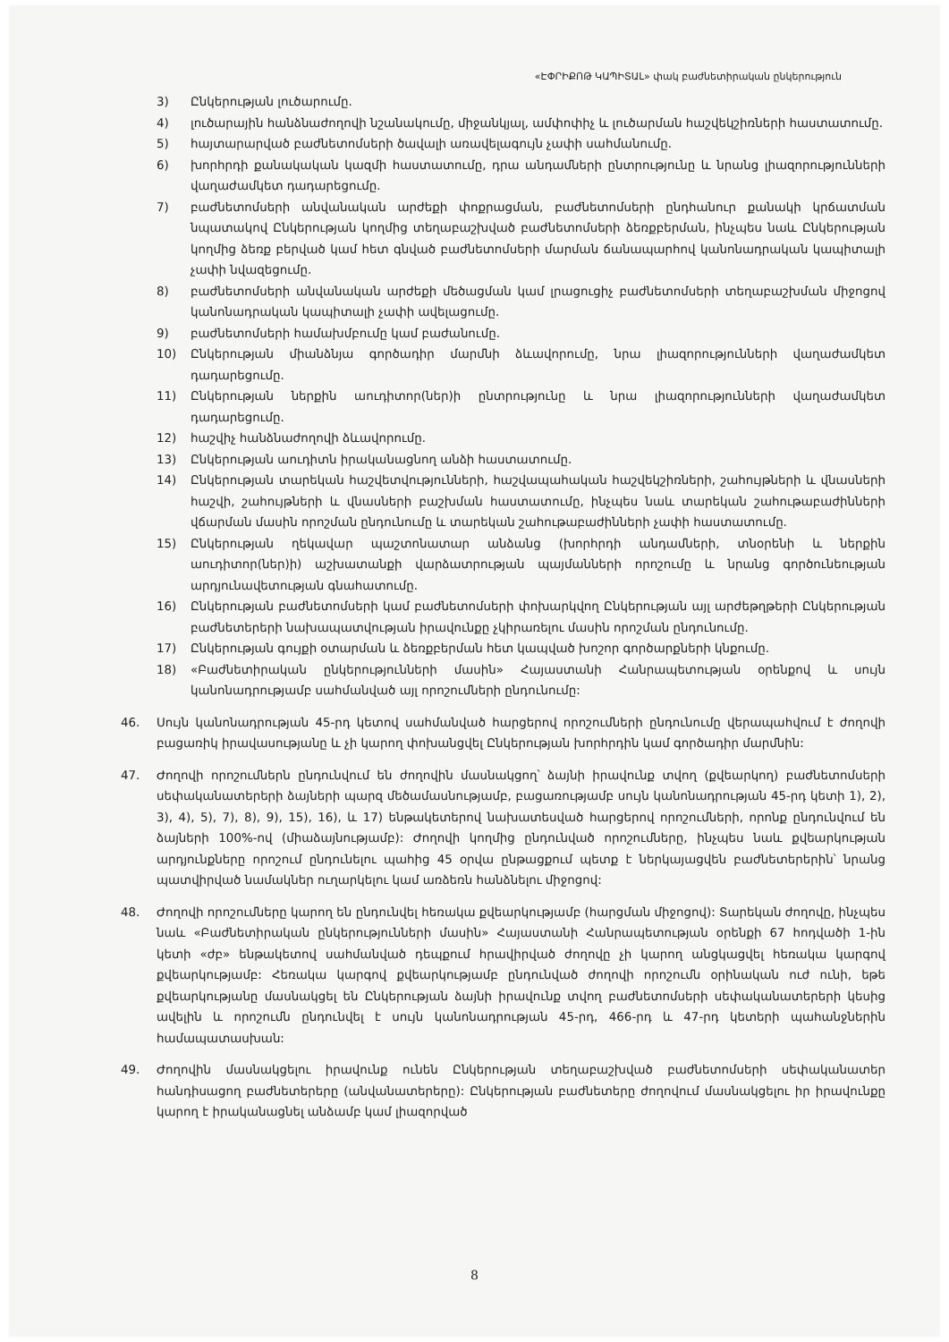«ԷՓՐԻՔՈԹ ԿԱՊԻՏԱԼ» փակ բաժնետիրական ընկերություն
3) Ընկերության լուծարումը.
4) լուծարային հանձնաժողովի նշանակումը, միջանկյալ, ամփոփիչ և լուծարման հաշվեկշիռների հաստատումը.
5) հայտարարված բաժնետոմսերի ծավալի առավելագույն չափի սահմանումը.
6) խորհրդի քանակական կազմի հաստատումը, դրա անդամների ընտրությունը և նրանց լիազորությունների վաղաժամկետ դադարեցումը.
7) բաժնետոմսերի անվանական արժեքի փոքրացման, բաժնետոմսերի ընդհանուր քանակի կրճատման նպատակով Ընկերության կողմից տեղաբաշխված բաժնետոմսերի ձեռքբերման, ինչպես նաև Ընկերության կողմից ձեռք բերված կամ հետ գնված բաժնետոմսերի մարման ճանապարհով կանոնադրական կապիտալի չափի նվազեցումը.
8) բաժնետոմսերի անվանական արժեքի մեծացման կամ լրացուցիչ բաժնետոմսերի տեղաբաշխման միջոցով կանոնադրական կապիտալի չափի ավելացումը.
9) բաժնետոմսերի համախմբումը կամ բաժանումը.
10) Ընկերության միանձնյա գործադիր մարմնի ձևավորումը, նրա լիազորությունների վաղաժամկետ դադարեցումը.
11) Ընկերության ներքին աուդիտոր(ներ)ի ընտրությունը և նրա լիազորությունների վաղաժամկետ դադարեցումը.
12) հաշվիչ հանձնաժողովի ձևավորումը.
13) Ընկերության աուդիտն իրականացնող անձի հաստատումը.
14) Ընկերության տարեկան հաշվետվությունների, հաշվապահական հաշվեկշիռների, շահույթների և վնասների հաշվի, շահույթների և վնասների բաշխման հաստատումը, ինչպես նաև տարեկան շահութաբաժինների վճարման մասին որոշման ընդունումը և տարեկան շահութաբաժինների չափի հաստատումը.
15) Ընկերության ղեկավար պաշտոնատար անձանց (խորհրդի անդամների, տնօրենի և ներքին աուդիտոր(ներ)ի) աշխատանքի վարձատրության պայմանների որոշումը և նրանց գործունեության արդյունավետության գնահատումը.
16) Ընկերության բաժնետոմսերի կամ բաժնետոմսերի փոխարկվող Ընկերության այլ արժեթղթերի Ընկերության բաժնետերերի նախապատվության իրավունքը չկիրառելու մասին որոշման ընդունումը.
17) Ընկերության գույքի օտարման և ձեռքբերման հետ կապված խոշոր գործարքների կնքումը.
18) «Բաժնետիրական ընկերությունների մասին» Հայաստանի Հանրապետության օրենքով և սույն կանոնադրությամբ սահմանված այլ որոշումների ընդունումը:
46. Սույն կանոնադրության 45-րդ կետով սահմանված հարցերով որոշումների ընդունումը վերապահվում է ժողովի բացառիկ իրավասությանը և չի կարող փոխանցվել Ընկերության խորհրդին կամ գործադիր մարմնին:
47. Ժողովի որոշումներն ընդունվում են ժողովին մասնակցող՝ ձայնի իրավունք տվող (քվեարկող) բաժնետոմսերի սեփականատերերի ձայների պարզ մեծամասնությամբ, բացառությամբ սույն կանոնադրության 45-րդ կետի 1), 2), 3), 4), 5), 7), 8), 9), 15), 16), և 17) ենթակետերով նախատեսված հարցերով որոշումների, որոնք ընդունվում են ձայների 100%-ով (միաձայնությամբ): Ժողովի կողմից ընդունված որոշումները, ինչպես նաև քվեարկության արդյունքները որոշում ընդունելու պահից 45 օրվա ընթացքում պետք է ներկայացվեն բաժնետերերին՝ նրանց պատվիրված նամակներ ուղարկելու կամ առձեռն հանձնելու միջոցով:
48. Ժողովի որոշումները կարող են ընդունվել հեռակա քվեարկությամբ (հարցման միջոցով): Տարեկան ժողովը, ինչպես նաև «Բաժնետիրական ընկերությունների մասին» Հայաստանի Հանրապետության օրենքի 67 հոդվածի 1-ին կետի «ժբ» ենթակետով սահմանված դեպքում հրավիրված ժողովը չի կարող անցկացվել հեռակա կարգով քվեարկությամբ: Հեռակա կարգով քվեարկությամբ ընդունված ժողովի որոշումն օրինական ուժ ունի, եթե քվեարկությանը մասնակցել են Ընկերության ձայնի իրավունք տվող բաժնետոմսերի սեփականատերերի կեսից ավելին և որոշումն ընդունվել է սույն կանոնադրության 45-րդ, 466-րդ և 47-րդ կետերի պահանջներին համապատասխան:
49. Ժողովին մասնակցելու իրավունք ունեն Ընկերության տեղաբաշխված բաժնետոմսերի սեփականատեր հանդիսացող բաժնետերերը (անվանատերերը): Ընկերության բաժնետերը ժողովում մասնակցելու իր իրավունքը կարող է իրականացնել անձամբ կամ լիազորված
8